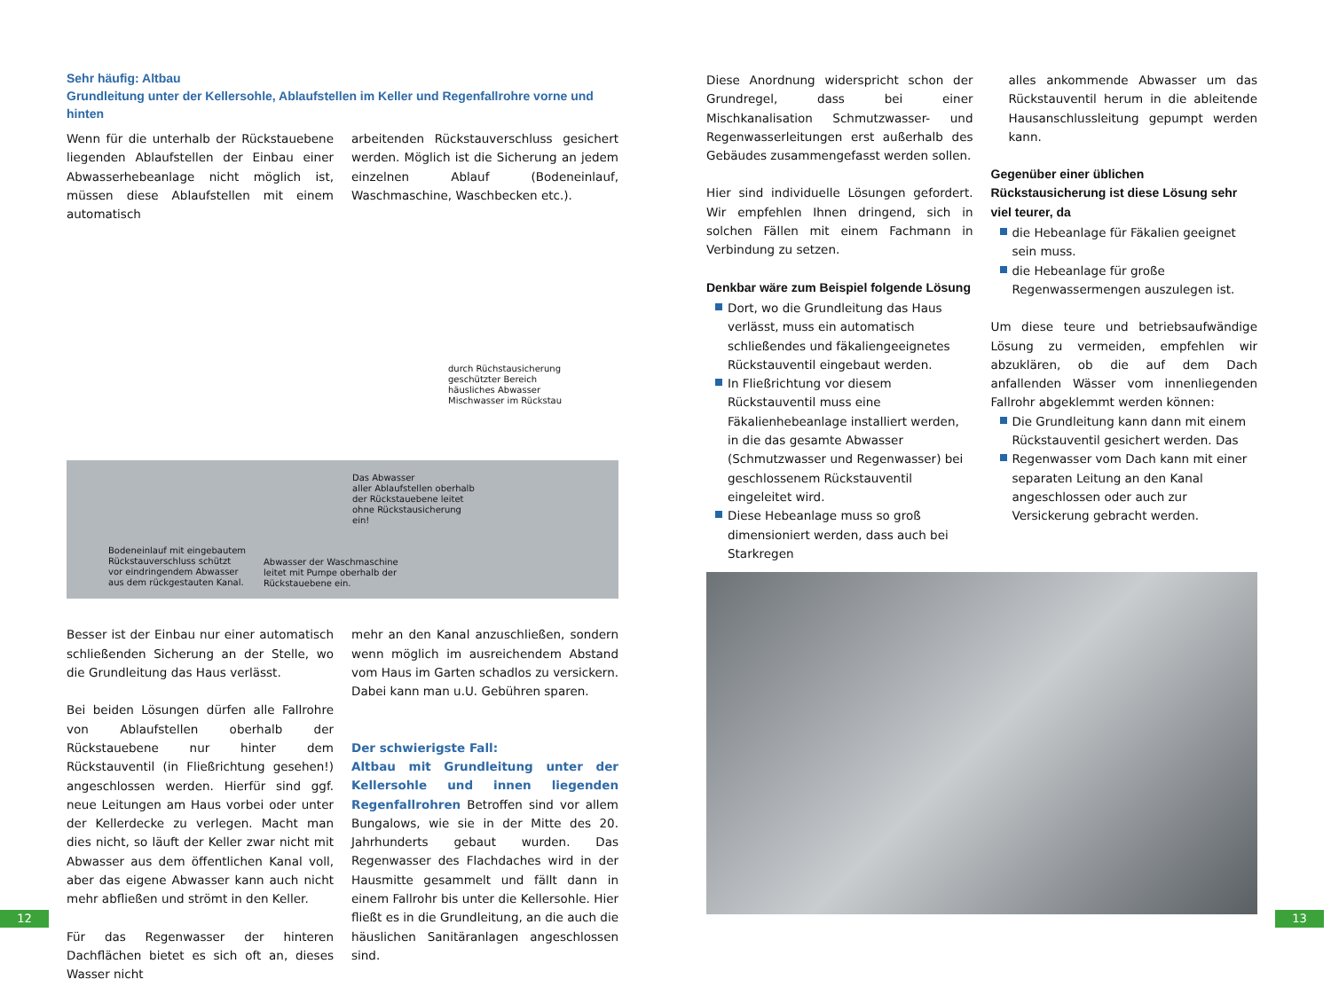Sehr häufig: Altbau
Grundleitung unter der Kellersohle, Ablaufstellen im Keller und Regenfallrohre vorne und hinten
Wenn für die unterhalb der Rückstauebene liegenden Ablaufstellen der Einbau einer Abwasserhebeanlage nicht möglich ist, müssen diese Ablaufstellen mit einem automatisch
arbeitenden Rückstauverschluss gesichert werden. Möglich ist die Sicherung an jedem einzelnen Ablauf (Bodeneinlauf, Waschmaschine, Waschbecken etc.).
durch Rüchstausicherung
geschützter Bereich
häusliches Abwasser
Mischwasser im Rückstau
Das Abwasser
aller Ablaufstellen oberhalb
der Rückstauebene leitet
ohne Rückstausicherung
ein!
Bodeneinlauf mit eingebautem
Rückstauverschluss schützt
vor eindringendem Abwasser
aus dem rückgestauten Kanal.
Abwasser der Waschmaschine
leitet mit Pumpe oberhalb der
Rückstauebene ein.
Besser ist der Einbau nur einer automatisch schließenden Sicherung an der Stelle, wo die Grundleitung das Haus verlässt.
Bei beiden Lösungen dürfen alle Fallrohre von Ablaufstellen oberhalb der Rückstauebene nur hinter dem Rückstauventil (in Fließrichtung gesehen!) angeschlossen werden. Hierfür sind ggf. neue Leitungen am Haus vorbei oder unter der Kellerdecke zu verlegen. Macht man dies nicht, so läuft der Keller zwar nicht mit Abwasser aus dem öffentlichen Kanal voll, aber das eigene Abwasser kann auch nicht mehr abfließen und strömt in den Keller.
Für das Regenwasser der hinteren Dachflächen bietet es sich oft an, dieses Wasser nicht
mehr an den Kanal anzuschließen, sondern wenn möglich im ausreichendem Abstand vom Haus im Garten schadlos zu versickern. Dabei kann man u.U. Gebühren sparen.
Der schwierigste Fall:
Altbau mit Grundleitung unter der Kellersohle und innen liegenden Regenfallrohren Betroffen sind vor allem Bungalows, wie sie in der Mitte des 20. Jahrhunderts gebaut wurden. Das Regenwasser des Flachdaches wird in der Hausmitte gesammelt und fällt dann in einem Fallrohr bis unter die Kellersohle. Hier fließt es in die Grundleitung, an die auch die häuslichen Sanitäranlagen angeschlossen sind.
Diese Anordnung widerspricht schon der Grundregel, dass bei einer Mischkanalisation Schmutzwasser- und Regenwasserleitungen erst außerhalb des Gebäudes zusammengefasst werden sollen.
Hier sind individuelle Lösungen gefordert. Wir empfehlen Ihnen dringend, sich in solchen Fällen mit einem Fachmann in Verbindung zu setzen.
Denkbar wäre zum Beispiel folgende Lösung
Dort, wo die Grundleitung das Haus verlässt, muss ein automatisch schließendes und fäkaliengeeignetes Rückstauventil eingebaut werden.
In Fließrichtung vor diesem Rückstauventil muss eine Fäkalienhebeanlage installiert werden, in die das gesamte Abwasser (Schmutzwasser und Regenwasser) bei geschlossenem Rückstauventil eingeleitet wird.
Diese Hebeanlage muss so groß dimensioniert werden, dass auch bei Starkregen
alles ankommende Abwasser um das Rückstauventil herum in die ableitende Hausanschlussleitung gepumpt werden kann.
Gegenüber einer üblichen Rückstausicherung ist diese Lösung sehr viel teurer, da
die Hebeanlage für Fäkalien geeignet sein muss.
die Hebeanlage für große Regenwassermengen auszulegen ist.
Um diese teure und betriebsaufwändige Lösung zu vermeiden, empfehlen wir abzuklären, ob die auf dem Dach anfallenden Wässer vom innenliegenden Fallrohr abgeklemmt werden können:
Die Grundleitung kann dann mit einem Rückstauventil gesichert werden. Das
Regenwasser vom Dach kann mit einer separaten Leitung an den Kanal angeschlossen oder auch zur Versickerung gebracht werden.
12 13